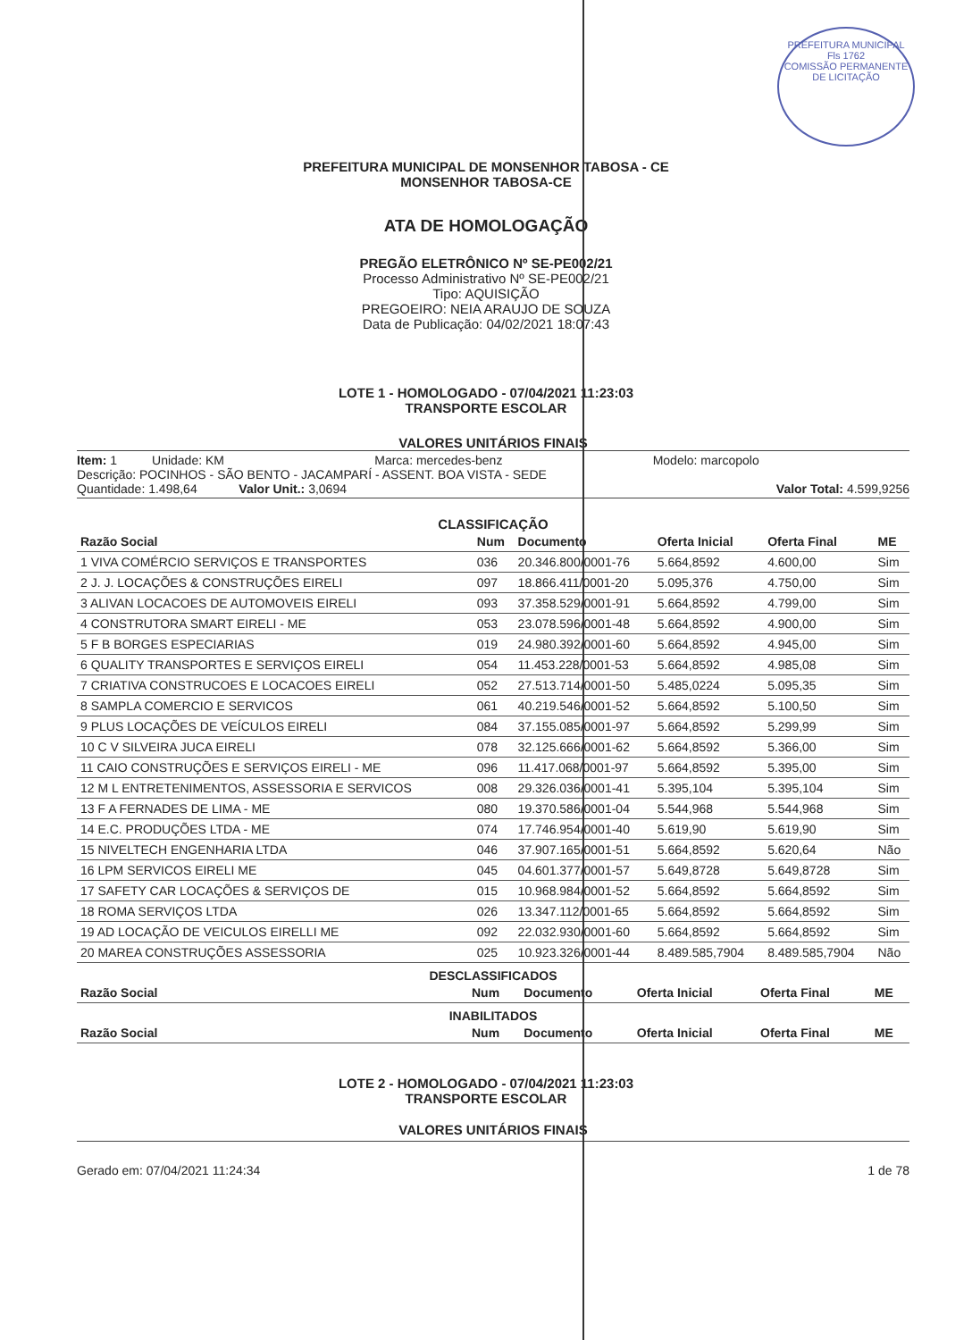PREFEITURA MUNICIPAL
Fls 1762
COMISSÃO PERMANENTE DE LICITAÇÃO
PREFEITURA MUNICIPAL DE MONSENHOR TABOSA - CE
MONSENHOR TABOSA-CE
ATA DE HOMOLOGAÇÃO
PREGÃO ELETRÔNICO Nº SE-PE002/21
Processo Administrativo Nº SE-PE002/21
Tipo: AQUISIÇÃO
PREGOEIRO: NEIA ARAUJO DE SOUZA
Data de Publicação: 04/02/2021 18:07:43
LOTE 1 - HOMOLOGADO - 07/04/2021 11:23:03
TRANSPORTE ESCOLAR
VALORES UNITÁRIOS FINAIS
Item: 1 Unidade: KM Marca: mercedes-benz Modelo: marcopolo
Descrição: POCINHOS - SÃO BENTO - JACAMPARÍ - ASSENT. BOA VISTA - SEDE
Quantidade: 1.498,64 Valor Unit.: 3,0694 Valor Total: 4.599,9256
CLASSIFICAÇÃO
| Razão Social | Num | Documento | Oferta Inicial | Oferta Final | ME |
| --- | --- | --- | --- | --- | --- |
| 1 VIVA COMÉRCIO SERVIÇOS E TRANSPORTES | 036 | 20.346.800/0001-76 | 5.664,8592 | 4.600,00 | Sim |
| 2 J. J. LOCAÇÕES & CONSTRUÇÕES EIRELI | 097 | 18.866.411/0001-20 | 5.095,376 | 4.750,00 | Sim |
| 3 ALIVAN LOCACOES DE AUTOMOVEIS EIRELI | 093 | 37.358.529/0001-91 | 5.664,8592 | 4.799,00 | Sim |
| 4 CONSTRUTORA SMART EIRELI - ME | 053 | 23.078.596/0001-48 | 5.664,8592 | 4.900,00 | Sim |
| 5 F B BORGES ESPECIARIAS | 019 | 24.980.392/0001-60 | 5.664,8592 | 4.945,00 | Sim |
| 6 QUALITY TRANSPORTES E SERVIÇOS EIRELI | 054 | 11.453.228/0001-53 | 5.664,8592 | 4.985,08 | Sim |
| 7 CRIATIVA CONSTRUCOES E LOCACOES EIRELI | 052 | 27.513.714/0001-50 | 5.485,0224 | 5.095,35 | Sim |
| 8 SAMPLA COMERCIO E SERVICOS | 061 | 40.219.546/0001-52 | 5.664,8592 | 5.100,50 | Sim |
| 9 PLUS LOCAÇÕES DE VEÍCULOS EIRELI | 084 | 37.155.085/0001-97 | 5.664,8592 | 5.299,99 | Sim |
| 10 C V SILVEIRA JUCA EIRELI | 078 | 32.125.666/0001-62 | 5.664,8592 | 5.366,00 | Sim |
| 11 CAIO CONSTRUÇÕES E SERVIÇOS EIRELI - ME | 096 | 11.417.068/0001-97 | 5.664,8592 | 5.395,00 | Sim |
| 12 M L ENTRETENIMENTOS, ASSESSORIA E SERVICOS | 008 | 29.326.036/0001-41 | 5.395,104 | 5.395,104 | Sim |
| 13 F A FERNADES DE LIMA - ME | 080 | 19.370.586/0001-04 | 5.544,968 | 5.544,968 | Sim |
| 14 E.C. PRODUÇÕES LTDA - ME | 074 | 17.746.954/0001-40 | 5.619,90 | 5.619,90 | Sim |
| 15 NIVELTECH ENGENHARIA LTDA | 046 | 37.907.165/0001-51 | 5.664,8592 | 5.620,64 | Não |
| 16 LPM SERVICOS EIRELI ME | 045 | 04.601.377/0001-57 | 5.649,8728 | 5.649,8728 | Sim |
| 17 SAFETY CAR LOCAÇÕES & SERVIÇOS DE | 015 | 10.968.984/0001-52 | 5.664,8592 | 5.664,8592 | Sim |
| 18 ROMA SERVIÇOS LTDA | 026 | 13.347.112/0001-65 | 5.664,8592 | 5.664,8592 | Sim |
| 19 AD LOCAÇÃO DE VEICULOS EIRELLI ME | 092 | 22.032.930/0001-60 | 5.664,8592 | 5.664,8592 | Sim |
| 20 MAREA CONSTRUÇÕES ASSESSORIA | 025 | 10.923.326/0001-44 | 8.489.585,7904 | 8.489.585,7904 | Não |
DESCLASSIFICADOS
| Razão Social | Num | Documento | Oferta Inicial | Oferta Final | ME |
| --- | --- | --- | --- | --- | --- |
INABILITADOS
| Razão Social | Num | Documento | Oferta Inicial | Oferta Final | ME |
| --- | --- | --- | --- | --- | --- |
LOTE 2 - HOMOLOGADO - 07/04/2021 11:23:03
TRANSPORTE ESCOLAR
VALORES UNITÁRIOS FINAIS
Gerado em: 07/04/2021 11:24:34 1 de 78